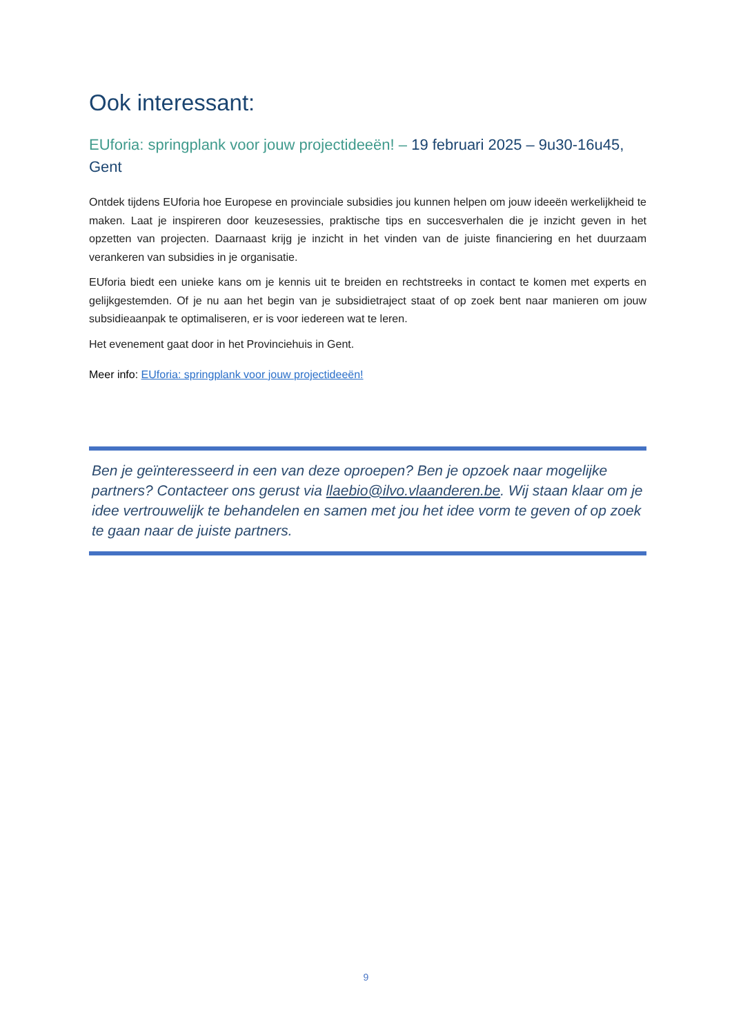Ook interessant:
EUforia: springplank voor jouw projectideeën! – 19 februari 2025 – 9u30-16u45, Gent
Ontdek tijdens EUforia hoe Europese en provinciale subsidies jou kunnen helpen om jouw ideeën werkelijkheid te maken. Laat je inspireren door keuzesessies, praktische tips en succesverhalen die je inzicht geven in het opzetten van projecten. Daarnaast krijg je inzicht in het vinden van de juiste financiering en het duurzaam verankeren van subsidies in je organisatie.
EUforia biedt een unieke kans om je kennis uit te breiden en rechtstreeks in contact te komen met experts en gelijkgestemden. Of je nu aan het begin van je subsidietraject staat of op zoek bent naar manieren om jouw subsidieaanpak te optimaliseren, er is voor iedereen wat te leren.
Het evenement gaat door in het Provinciehuis in Gent.
Meer info: EUforia: springplank voor jouw projectideeën!
Ben je geïnteresseerd in een van deze oproepen? Ben je opzoek naar mogelijke partners? Contacteer ons gerust via llaebio@ilvo.vlaanderen.be. Wij staan klaar om je idee vertrouwelijk te behandelen en samen met jou het idee vorm te geven of op zoek te gaan naar de juiste partners.
9